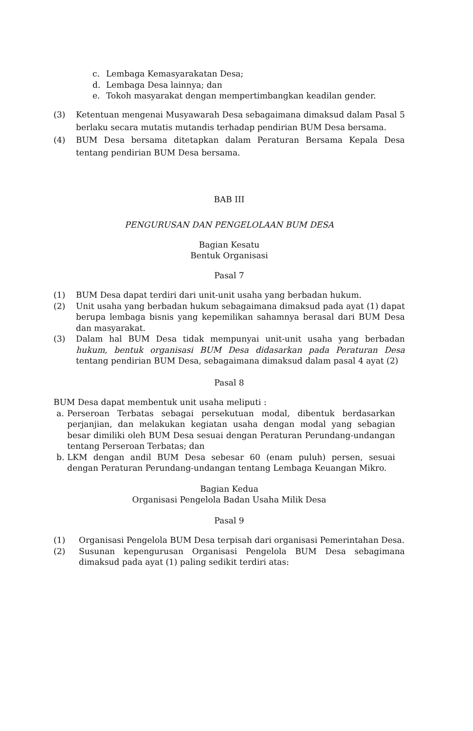c. Lembaga Kemasyarakatan Desa;
d. Lembaga Desa lainnya; dan
e. Tokoh masyarakat dengan mempertimbangkan keadilan gender.
(3) Ketentuan mengenai Musyawarah Desa sebagaimana dimaksud dalam Pasal 5 berlaku secara mutatis mutandis terhadap pendirian BUM Desa bersama.
(4) BUM Desa bersama ditetapkan dalam Peraturan Bersama Kepala Desa tentang pendirian BUM Desa bersama.
BAB III
PENGURUSAN DAN PENGELOLAAN BUM DESA
Bagian Kesatu
Bentuk Organisasi
Pasal 7
(1) BUM Desa dapat terdiri dari unit-unit usaha yang berbadan hukum.
(2) Unit usaha yang berbadan hukum sebagaimana dimaksud pada ayat (1) dapat berupa lembaga bisnis yang kepemilikan sahamnya berasal dari BUM Desa dan masyarakat.
(3) Dalam hal BUM Desa tidak mempunyai unit-unit usaha yang berbadan hukum, bentuk organisasi BUM Desa didasarkan pada Peraturan Desa tentang pendirian BUM Desa, sebagaimana dimaksud dalam pasal 4 ayat (2)
Pasal 8
BUM Desa dapat membentuk unit usaha meliputi :
a. Perseroan Terbatas sebagai persekutuan modal, dibentuk berdasarkan perjanjian, dan melakukan kegiatan usaha dengan modal yang sebagian besar dimiliki oleh BUM Desa sesuai dengan Peraturan Perundang-undangan tentang Perseroan Terbatas; dan
b. LKM dengan andil BUM Desa sebesar 60 (enam puluh) persen, sesuai dengan Peraturan Perundang-undangan tentang Lembaga Keuangan Mikro.
Bagian Kedua
Organisasi Pengelola Badan Usaha Milik Desa
Pasal 9
(1) Organisasi Pengelola BUM Desa terpisah dari organisasi Pemerintahan Desa.
(2) Susunan kepengurusan Organisasi Pengelola BUM Desa sebagimana dimaksud pada ayat (1) paling sedikit terdiri atas: